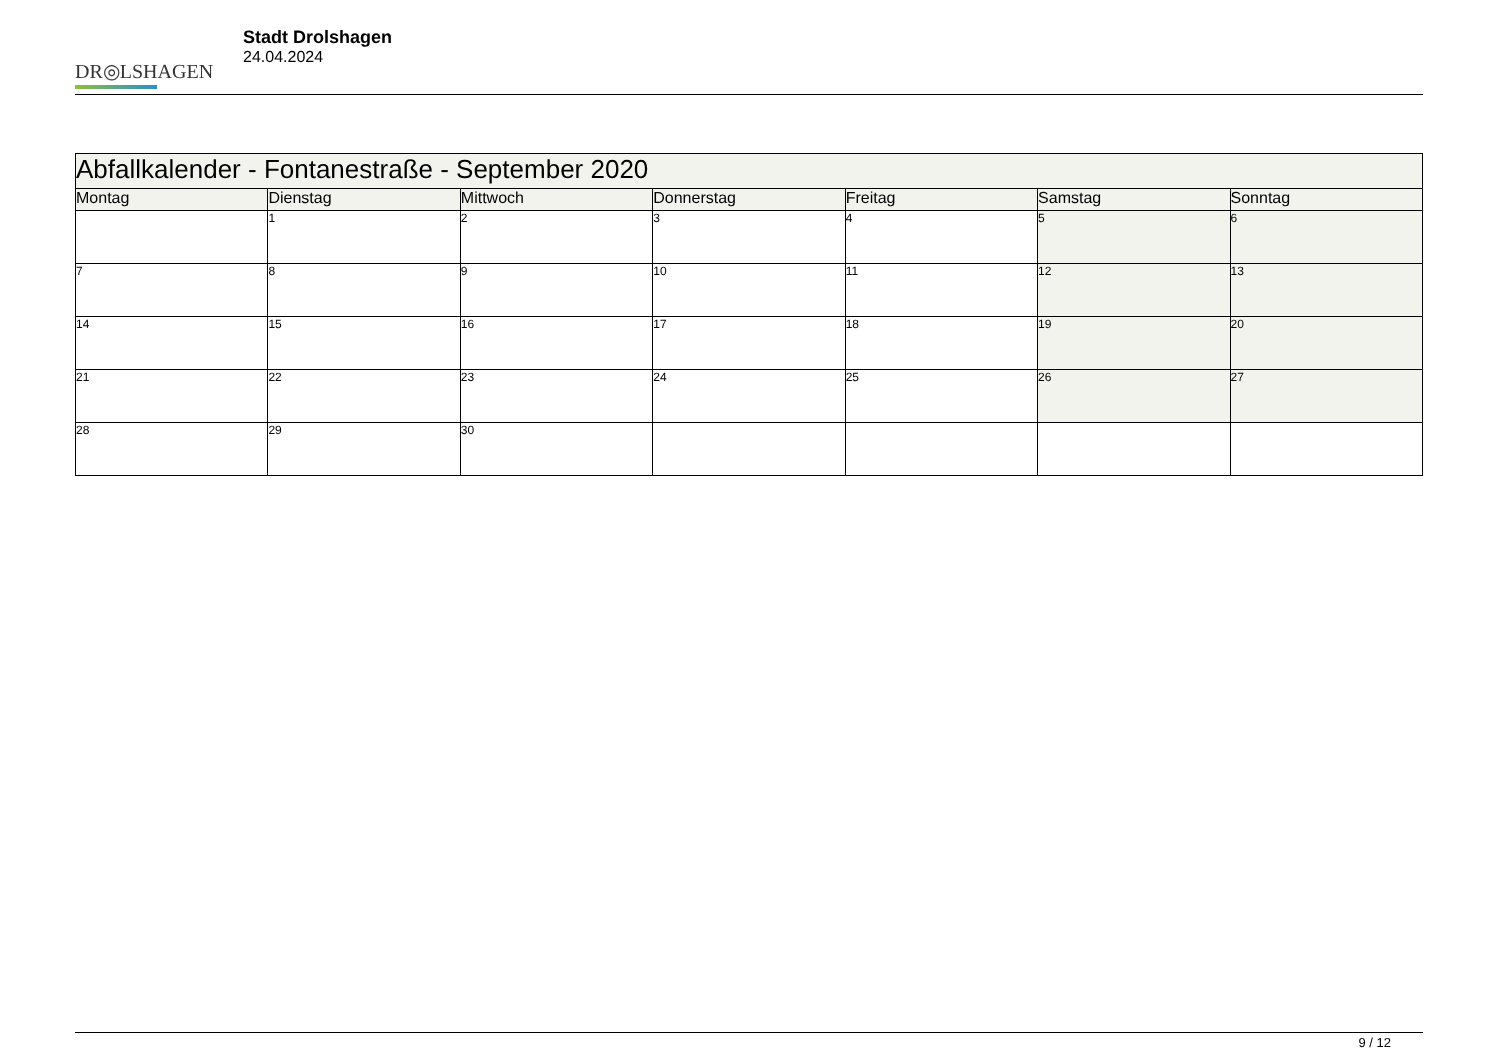DR◎LSHAGEN
Stadt Drolshagen
24.04.2024
| Abfallkalender - Fontanestraße - September 2020 | | | | | | |
| Montag | Dienstag | Mittwoch | Donnerstag | Freitag | Samstag | Sonntag |
| | 1 | 2 | 3 | 4 | 5 | 6 |
| 7 | 8 | 9 | 10 | 11 | 12 | 13 |
| 14 | 15 | 16 | 17 | 18 | 19 | 20 |
| 21 | 22 | 23 | 24 | 25 | 26 | 27 |
| 28 | 29 | 30 | | | | |
9 / 12